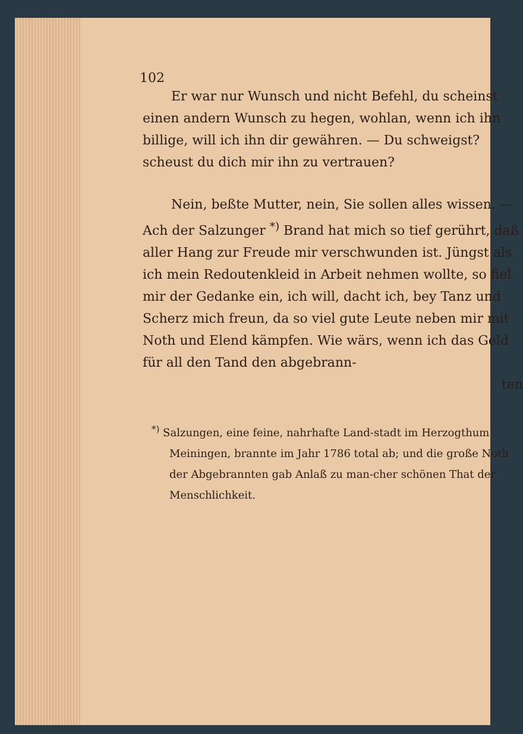102
Er war nur Wunsch und nicht Befehl, du scheinst einen andern Wunsch zu hegen, wohlan, wenn ich ihn billige, will ich ihn dir gewähren. — Du schweigst? scheust du dich mir ihn zu vertrauen?
Nein, beßte Mutter, nein, Sie sollen alles wissen. — Ach der Salzunger <sup>*)</sup> Brand hat mich so tief gerührt, daß aller Hang zur Freude mir verschwunden ist. Jüngst als ich mein Redoutenkleid in Arbeit nehmen wollte, so fiel mir der Gedanke ein, ich will, dacht ich, bey Tanz und Scherz mich freun, da so viel gute Leute neben mir mit Noth und Elend kämpfen. Wie wärs, wenn ich das Geld für all den Tand den abgebrann-
ten
<sup>*)</sup> Salzungen, eine feine, nahrhafte Land-stadt im Herzogthum Meiningen, brannte im Jahr 1786 total ab; und die große Noth der Abgebrannten gab Anlaß zu man-cher schönen That der Menschlichkeit.